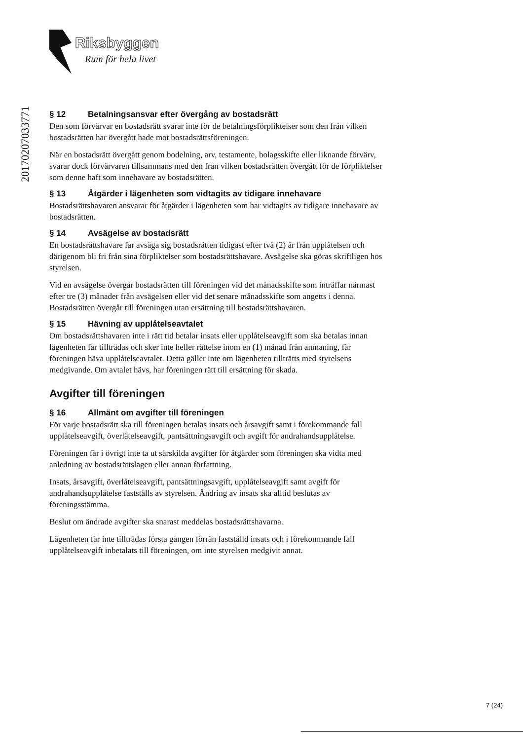Riksbyggen
Rum för hela livet
20170207033771
§ 12 Betalningsansvar efter övergång av bostadsrätt
Den som förvärvar en bostadsrätt svarar inte för de betalningsförpliktelser som den från vilken bostadsrätten har övergått hade mot bostadsrättsföreningen.
När en bostadsrätt övergått genom bodelning, arv, testamente, bolagsskifte eller liknande förvärv, svarar dock förvärvaren tillsammans med den från vilken bostadsrätten övergått för de förpliktelser som denne haft som innehavare av bostadsrätten.
§ 13 Åtgärder i lägenheten som vidtagits av tidigare innehavare
Bostadsrättshavaren ansvarar för åtgärder i lägenheten som har vidtagits av tidigare innehavare av bostadsrätten.
§ 14 Avsägelse av bostadsrätt
En bostadsrättshavare får avsäga sig bostadsrätten tidigast efter två (2) år från upplåtelsen och därigenom bli fri från sina förpliktelser som bostadsrättshavare. Avsägelse ska göras skriftligen hos styrelsen.
Vid en avsägelse övergår bostadsrätten till föreningen vid det månadsskifte som inträffar närmast efter tre (3) månader från avsägelsen eller vid det senare månadsskifte som angetts i denna. Bostadsrätten övergår till föreningen utan ersättning till bostadsrättshavaren.
§ 15 Hävning av upplåtelseavtalet
Om bostadsrättshavaren inte i rätt tid betalar insats eller upplåtelseavgift som ska betalas innan lägenheten får tillträdas och sker inte heller rättelse inom en (1) månad från anmaning, får föreningen häva upplåtelseavtalet. Detta gäller inte om lägenheten tillträtts med styrelsens medgivande. Om avtalet hävs, har föreningen rätt till ersättning för skada.
Avgifter till föreningen
§ 16 Allmänt om avgifter till föreningen
För varje bostadsrätt ska till föreningen betalas insats och årsavgift samt i förekommande fall upplåtelseavgift, överlåtelseavgift, pantsättningsavgift och avgift för andrahandsupplåtelse.
Föreningen får i övrigt inte ta ut särskilda avgifter för åtgärder som föreningen ska vidta med anledning av bostadsrättslagen eller annan författning.
Insats, årsavgift, överlåtelseavgift, pantsättningsavgift, upplåtelseavgift samt avgift för andrahandsupplåtelse fastställs av styrelsen. Ändring av insats ska alltid beslutas av föreningsstämma.
Beslut om ändrade avgifter ska snarast meddelas bostadsrättshavarna.
Lägenheten får inte tillträdas första gången förrän fastställd insats och i förekommande fall upplåtelseavgift inbetalats till föreningen, om inte styrelsen medgivit annat.
7 (24)